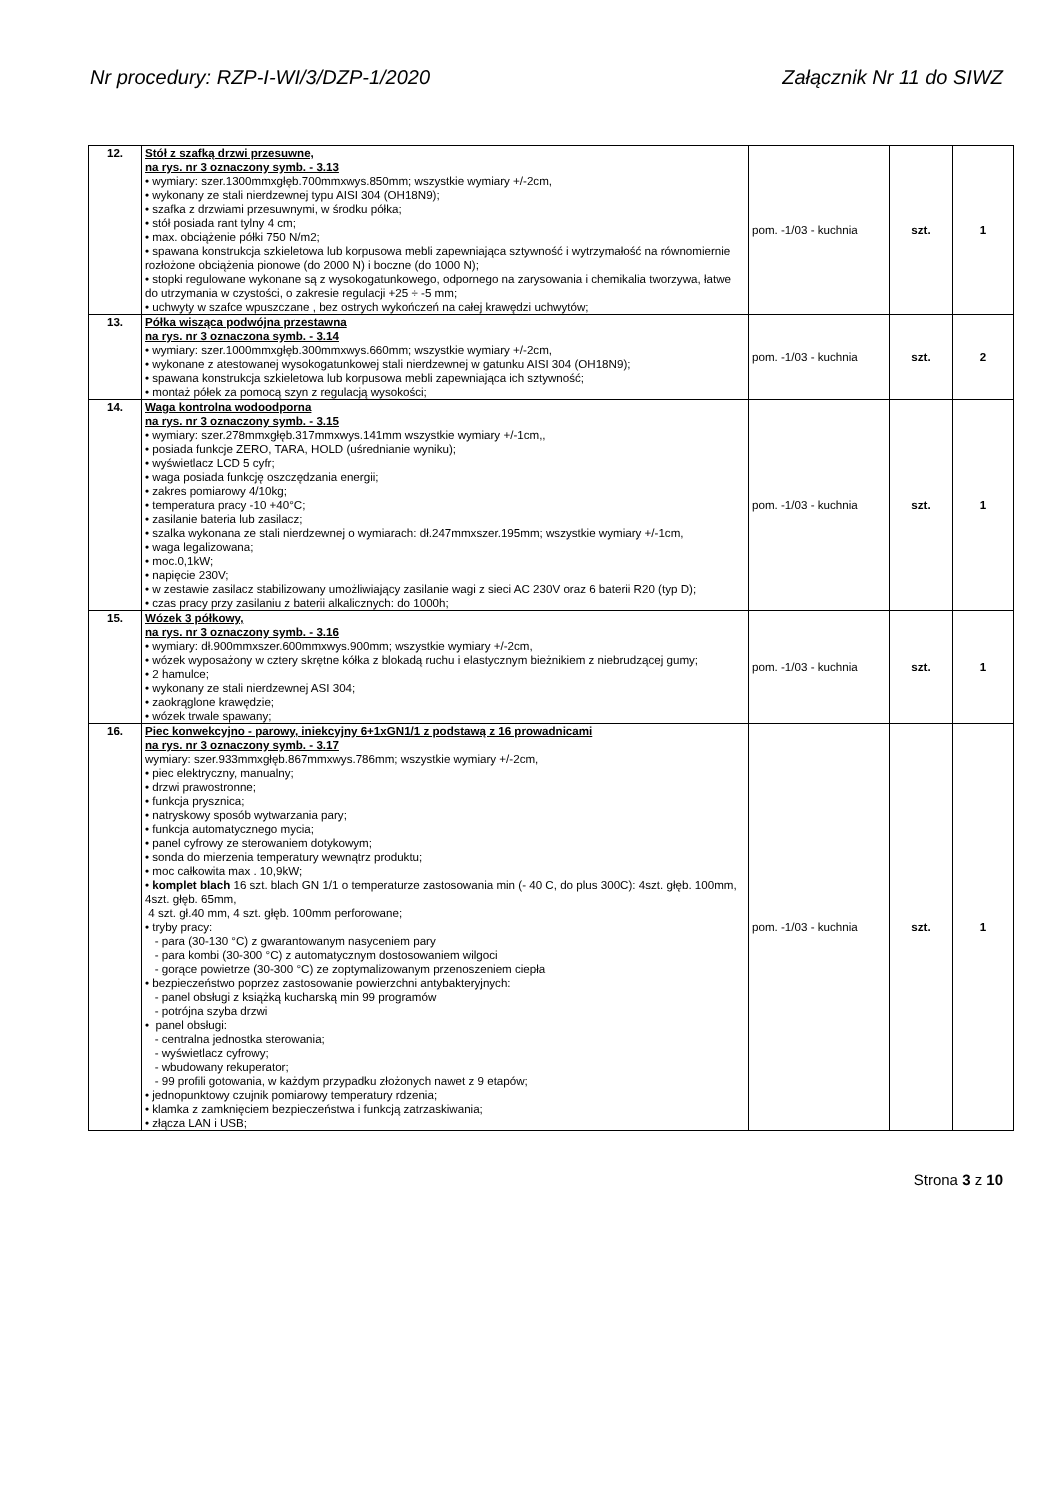Nr procedury: RZP-I-WI/3/DZP-1/2020 Załącznik Nr 11 do SIWZ
| 12. | Stół z szafką drzwi przesuwne, na rys. nr 3 oznaczony symb. - 3.13 • wymiary: szer.1300mmxgłęb.700mmxwys.850mm; wszystkie wymiary +/-2cm, • wykonany ze stali nierdzewnej typu AISI 304 (OH18N9); • szafka z drzwiami przesuwnymi, w środku półka; • stół posiada rant tylny 4 cm; • max. obciążenie półki 750 N/m2; • spawana konstrukcja szkieletowa lub korpusowa mebli zapewniająca sztywność i wytrzymałość na równomiernie rozłożone obciążenia pionowe (do 2000 N) i boczne (do 1000 N); • stopki regulowane wykonane są z wysokogatunkowego, odpornego na zarysowania i chemikalia tworzywa, łatwe do utrzymania w czystości, o zakresie regulacji +25 ÷ -5 mm; • uchwyty w szafce wpuszczane , bez ostrych wykończeń na całej krawędzi uchwytów; | pom. -1/03 - kuchnia | szt. | 1 |
| 13. | Półka wisząca podwójna przestawna na rys. nr 3 oznaczona symb. - 3.14 • wymiary: szer.1000mmxgłęb.300mmxwys.660mm; wszystkie wymiary +/-2cm, • wykonane z atestowanej wysokogatunkowej stali nierdzewnej w gatunku AISI 304 (OH18N9); • spawana konstrukcja szkieletowa lub korpusowa mebli zapewniająca ich sztywność; • montaż półek za pomocą szyn z regulacją wysokości; | pom. -1/03 - kuchnia | szt. | 2 |
| 14. | Waga kontrolna wodoodporna na rys. nr 3 oznaczony symb. - 3.15 • wymiary: szer.278mmxgłęb.317mmxwys.141mm wszystkie wymiary +/-1cm,, • posiada funkcje ZERO, TARA, HOLD (uśrednianie wyniku); • wyświetlacz LCD 5 cyfr; • waga posiada funkcję oszczędzania energii; • zakres pomiarowy 4/10kg; • temperatura pracy -10 +40°C; • zasilanie bateria lub zasilacz; • szalka wykonana ze stali nierdzewnej o wymiarach: dł.247mmxszer.195mm; wszystkie wymiary +/-1cm, • waga legalizowana; • moc.0,1kW; • napięcie 230V; • w zestawie zasilacz stabilizowany umożliwiający zasilanie wagi z sieci AC 230V oraz 6 baterii R20 (typ D); • czas pracy przy zasilaniu z baterii alkalicznych: do 1000h; | pom. -1/03 - kuchnia | szt. | 1 |
| 15. | Wózek 3 półkowy, na rys. nr 3 oznaczony symb. - 3.16 • wymiary: dł.900mmxszer.600mmxwys.900mm; wszystkie wymiary +/-2cm, • wózek wyposażony w cztery skrętne kółka z blokadą ruchu i elastycznym bieżnikiem z niebrudzącej gumy; • 2 hamulce; • wykonany ze stali nierdzewnej ASI 304; • zaokrąglone krawędzie; • wózek trwale spawany; | pom. -1/03 - kuchnia | szt. | 1 |
| 16. | Piec konwekcyjno - parowy, iniekcyjny 6+1xGN1/1 z podstawą z 16 prowadnicami na rys. nr 3 oznaczony symb. - 3.17 wymiary: szer.933mmxgłęb.867mmxwys.786mm; wszystkie wymiary +/-2cm, • piec elektryczny, manualny; • drzwi prawostronne; • funkcja prysznica; • natryskowy sposób wytwarzania pary; • funkcja automatycznego mycia; • panel cyfrowy ze sterowaniem dotykowym; • sonda do mierzenia temperatury wewnątrz produktu; • moc całkowita max . 10,9kW; • komplet blach 16 szt. blach GN 1/1 o temperaturze zastosowania min (- 40 C, do plus 300C): 4szt. głęb. 100mm, 4szt. głęb. 65mm, 4 szt. gł.40 mm, 4 szt. głęb. 100mm perforowane; • tryby pracy: - para (30-130 °C) z gwarantowanym nasyceniem pary - para kombi (30-300 °C) z automatycznym dostosowaniem wilgoci - gorące powietrze (30-300 °C) ze zoptymalizowanym przenoszeniem ciepła • bezpieczeństwo poprzez zastosowanie powierzchni antybakteryjnych: - panel obsługi z książką kucharską min 99 programów - potrójna szyba drzwi • panel obsługi: - centralna jednostka sterowania; - wyświetlacz cyfrowy; - wbudowany rekuperator; - 99 profili gotowania, w każdym przypadku złożonych nawet z 9 etapów; • jednopunktowy czujnik pomiarowy temperatury rdzenia; • klamka z zamknięciem bezpieczeństwa i funkcją zatrzaskiwania; • złącza LAN i USB; | pom. -1/03 - kuchnia | szt. | 1 |
Strona 3 z 10